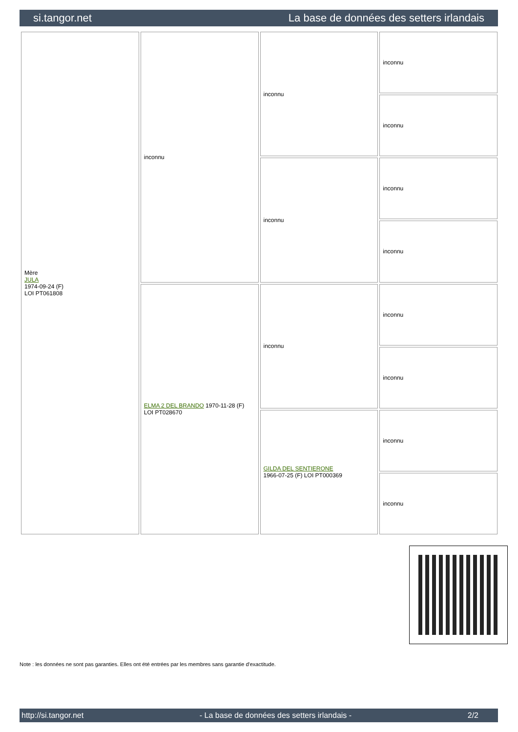si.tangor.net La base de données des setters irlandais
| Mère JULA 1974-09-24 (F) LOI PT061808 | inconnu | inconnu | inconnu |
| | | | inconnu |
| | | inconnu | inconnu |
| | | | inconnu |
| | ELMA 2 DEL BRANDO 1970-11-28 (F) LOI PT028670 | inconnu | inconnu |
| | | | inconnu |
| | | GILDA DEL SENTIERONE 1966-07-25 (F) LOI PT000369 | inconnu |
| | | | inconnu |
Note : les données ne sont pas garanties. Elles ont été entrées par les membres sans garantie d'exactitude.
http://si.tangor.net - La base de données des setters irlandais - 2/2